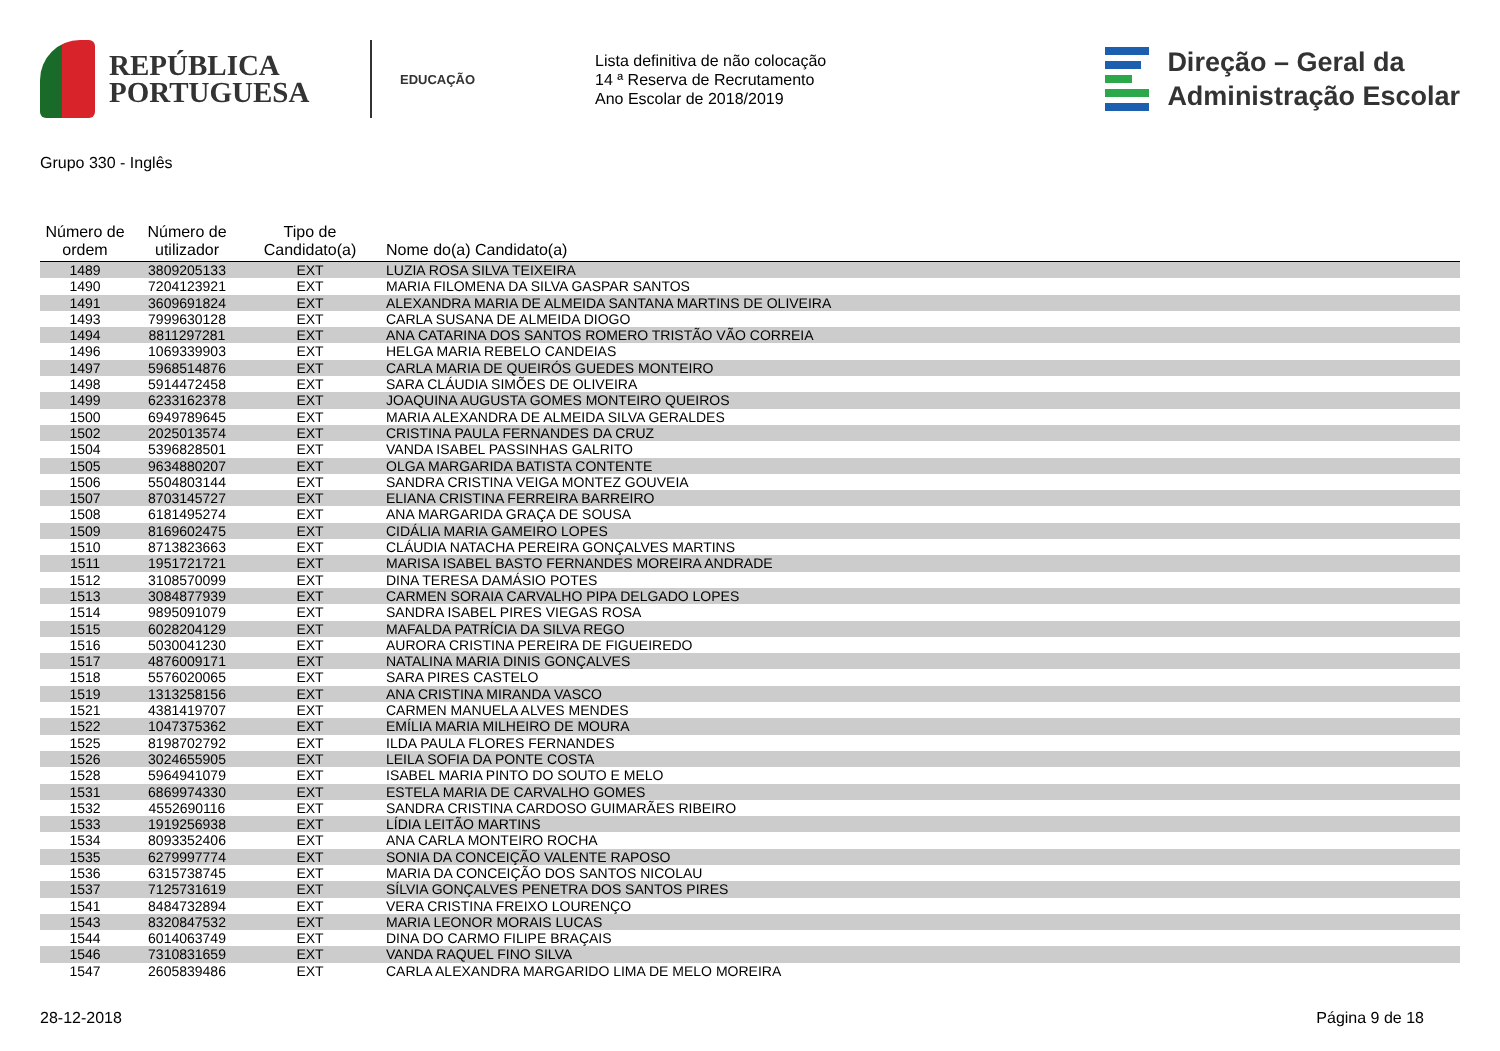REPÚBLICA
PORTUGUESA
EDUCAÇÃO
Lista definitiva de não colocação
14 ª Reserva de Recrutamento
Ano Escolar de 2018/2019
Direção – Geral da
Administração Escolar
Grupo 330 - Inglês
| Número de ordem | Número de utilizador | Tipo de Candidato(a) | Nome do(a) Candidato(a) |
| --- | --- | --- | --- |
| 1489 | 3809205133 | EXT | LUZIA ROSA SILVA TEIXEIRA |
| 1490 | 7204123921 | EXT | MARIA FILOMENA DA SILVA GASPAR SANTOS |
| 1491 | 3609691824 | EXT | ALEXANDRA MARIA DE ALMEIDA SANTANA MARTINS DE OLIVEIRA |
| 1493 | 7999630128 | EXT | CARLA SUSANA DE ALMEIDA DIOGO |
| 1494 | 8811297281 | EXT | ANA CATARINA DOS SANTOS ROMERO TRISTÃO VÃO CORREIA |
| 1496 | 1069339903 | EXT | HELGA MARIA REBELO CANDEIAS |
| 1497 | 5968514876 | EXT | CARLA MARIA DE QUEIRÓS GUEDES MONTEIRO |
| 1498 | 5914472458 | EXT | SARA CLÁUDIA SIMÕES DE OLIVEIRA |
| 1499 | 6233162378 | EXT | JOAQUINA AUGUSTA GOMES MONTEIRO QUEIROS |
| 1500 | 6949789645 | EXT | MARIA ALEXANDRA DE ALMEIDA SILVA GERALDES |
| 1502 | 2025013574 | EXT | CRISTINA PAULA FERNANDES DA CRUZ |
| 1504 | 5396828501 | EXT | VANDA ISABEL PASSINHAS GALRITO |
| 1505 | 9634880207 | EXT | OLGA MARGARIDA BATISTA CONTENTE |
| 1506 | 5504803144 | EXT | SANDRA CRISTINA VEIGA MONTEZ GOUVEIA |
| 1507 | 8703145727 | EXT | ELIANA CRISTINA FERREIRA BARREIRO |
| 1508 | 6181495274 | EXT | ANA MARGARIDA GRAÇA DE SOUSA |
| 1509 | 8169602475 | EXT | CIDÁLIA MARIA GAMEIRO LOPES |
| 1510 | 8713823663 | EXT | CLÁUDIA NATACHA PEREIRA GONÇALVES MARTINS |
| 1511 | 1951721721 | EXT | MARISA ISABEL BASTO FERNANDES MOREIRA ANDRADE |
| 1512 | 3108570099 | EXT | DINA TERESA DAMÁSIO POTES |
| 1513 | 3084877939 | EXT | CARMEN SORAIA CARVALHO PIPA DELGADO LOPES |
| 1514 | 9895091079 | EXT | SANDRA ISABEL PIRES VIEGAS ROSA |
| 1515 | 6028204129 | EXT | MAFALDA PATRÍCIA DA SILVA REGO |
| 1516 | 5030041230 | EXT | AURORA CRISTINA PEREIRA DE FIGUEIREDO |
| 1517 | 4876009171 | EXT | NATALINA MARIA DINIS GONÇALVES |
| 1518 | 5576020065 | EXT | SARA PIRES CASTELO |
| 1519 | 1313258156 | EXT | ANA CRISTINA MIRANDA VASCO |
| 1521 | 4381419707 | EXT | CARMEN MANUELA ALVES MENDES |
| 1522 | 1047375362 | EXT | EMÍLIA MARIA MILHEIRO DE MOURA |
| 1525 | 8198702792 | EXT | ILDA PAULA FLORES FERNANDES |
| 1526 | 3024655905 | EXT | LEILA SOFIA DA PONTE COSTA |
| 1528 | 5964941079 | EXT | ISABEL MARIA PINTO DO SOUTO E MELO |
| 1531 | 6869974330 | EXT | ESTELA MARIA DE CARVALHO GOMES |
| 1532 | 4552690116 | EXT | SANDRA CRISTINA CARDOSO GUIMARÃES RIBEIRO |
| 1533 | 1919256938 | EXT | LÍDIA LEITÃO MARTINS |
| 1534 | 8093352406 | EXT | ANA CARLA MONTEIRO ROCHA |
| 1535 | 6279997774 | EXT | SONIA DA CONCEIÇÃO VALENTE RAPOSO |
| 1536 | 6315738745 | EXT | MARIA DA CONCEIÇÃO DOS SANTOS NICOLAU |
| 1537 | 7125731619 | EXT | SÍLVIA GONÇALVES PENETRA DOS SANTOS PIRES |
| 1541 | 8484732894 | EXT | VERA CRISTINA FREIXO LOURENÇO |
| 1543 | 8320847532 | EXT | MARIA LEONOR MORAIS LUCAS |
| 1544 | 6014063749 | EXT | DINA DO CARMO FILIPE BRAÇAIS |
| 1546 | 7310831659 | EXT | VANDA RAQUEL FINO SILVA |
| 1547 | 2605839486 | EXT | CARLA ALEXANDRA MARGARIDO LIMA DE MELO MOREIRA |
28-12-2018 Página 9 de 18